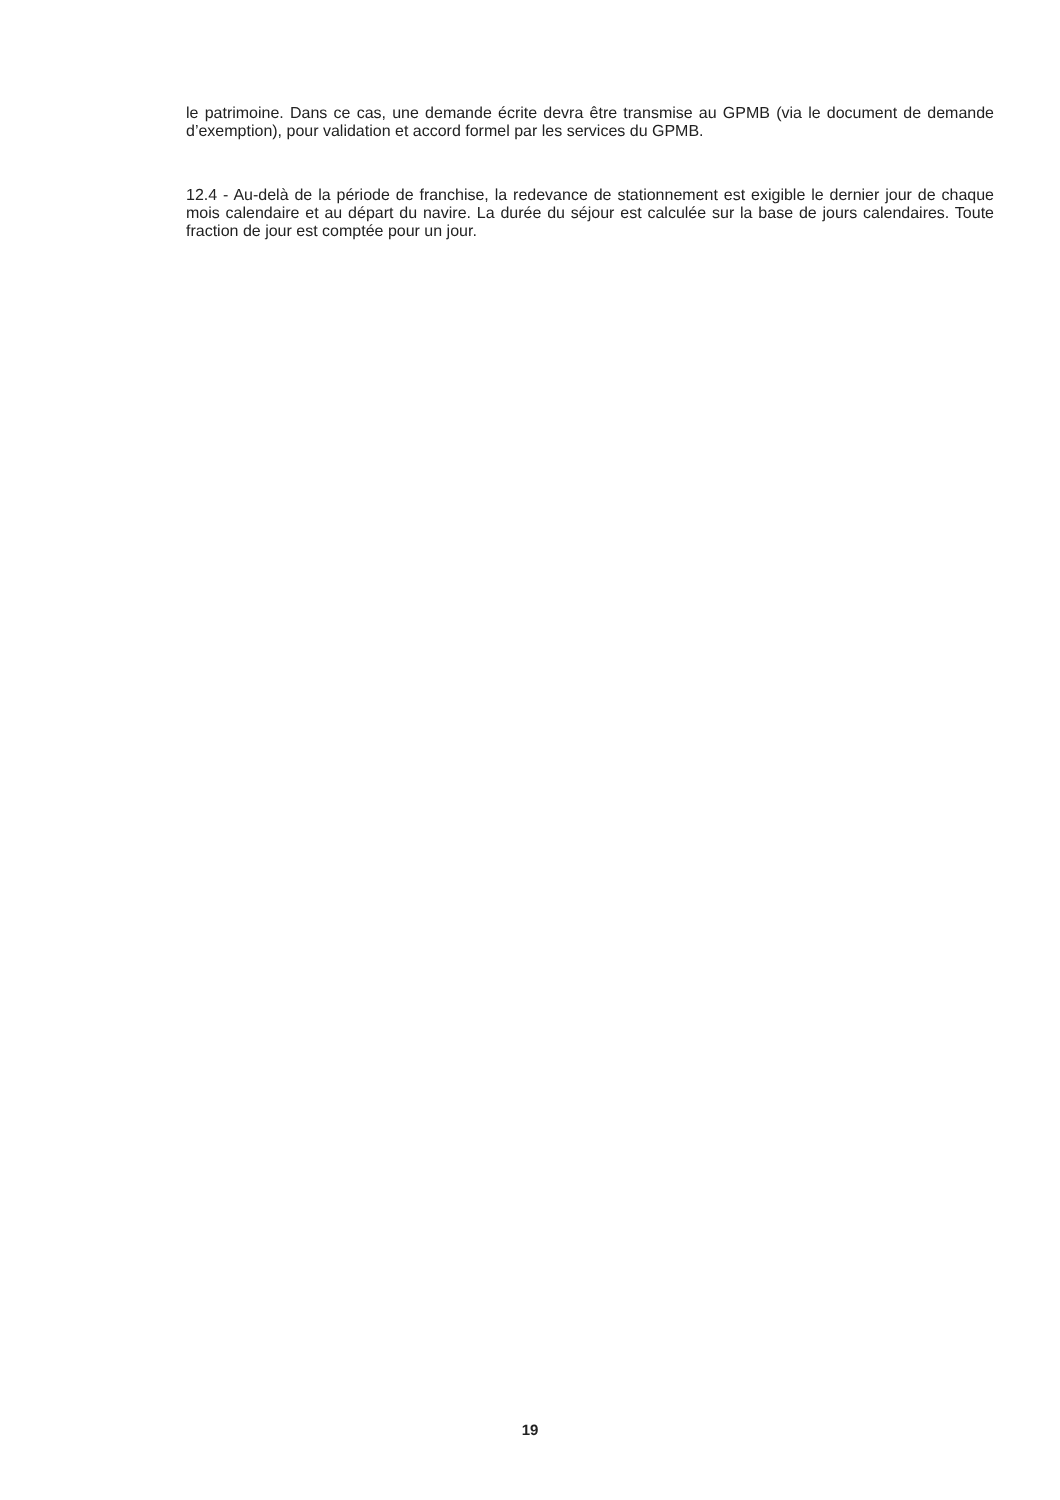le patrimoine. Dans ce cas, une demande écrite devra être transmise au GPMB (via le document de demande d’exemption), pour validation et accord formel par les services du GPMB.
12.4 - Au-delà de la période de franchise, la redevance de stationnement est exigible le dernier jour de chaque mois calendaire et au départ du navire. La durée du séjour est calculée sur la base de jours calendaires. Toute fraction de jour est comptée pour un jour.
19